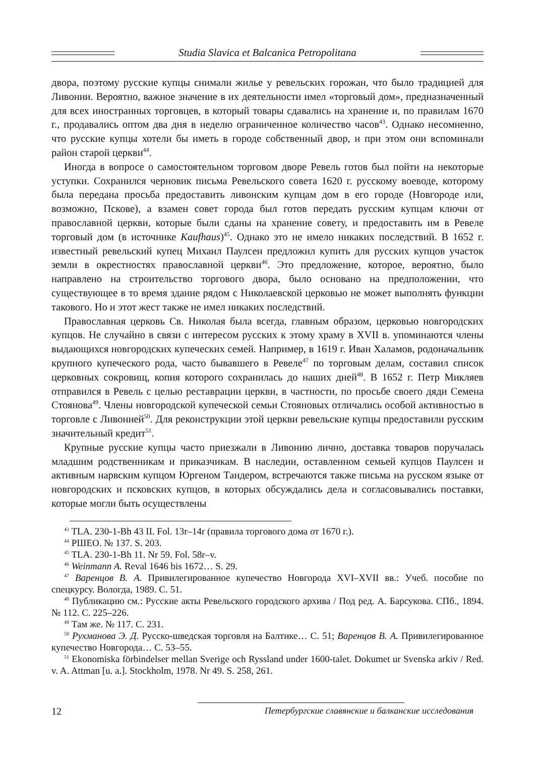Studia Slavica et Balcanica Petropolitana
двора, поэтому русские купцы снимали жилье у ревельских горожан, что было традицией для Ливонии. Вероятно, важное значение в их деятельности имел «торговый дом», предназначенный для всех иностранных торговцев, в который товары сдавались на хранение и, по правилам 1670 г., продавались оптом два дня в неделю ограниченное количество часов<sup>43</sup>. Однако несомненно, что русские купцы хотели бы иметь в городе собственный двор, и при этом они вспоминали район старой церкви<sup>44</sup>.
Иногда в вопросе о самостоятельном торговом дворе Ревель готов был пойти на некоторые уступки. Сохранился черновик письма Ревельского совета 1620 г. русскому воеводе, которому была передана просьба предоставить ливонским купцам дом в его городе (Новгороде или, возможно, Пскове), а взамен совет города был готов передать русским купцам ключи от православной церкви, которые были сданы на хранение совету, и предоставить им в Ревеле торговый дом (в источнике Kaufhaus)<sup>45</sup>. Однако это не имело никаких последствий. В 1652 г. известный ревельский купец Михаил Паулсен предложил купить для русских купцов участок земли в окрестностях православной церкви<sup>46</sup>. Это предложение, которое, вероятно, было направлено на строительство торгового двора, было основано на предположении, что существующее в то время здание рядом с Николаевской церковью не может выполнять функции такового. Но и этот жест также не имел никаких последствий.
Православная церковь Св. Николая была всегда, главным образом, церковью новгородских купцов. Не случайно в связи с интересом русских к этому храму в XVII в. упоминаются члены выдающихся новгородских купеческих семей. Например, в 1619 г. Иван Халамов, родоначальник крупного купеческого рода, часто бывавшего в Ревеле<sup>47</sup> по торговым делам, составил список церковных сокровищ, копия которого сохранилась до наших дней<sup>48</sup>. В 1652 г. Петр Микляев отправился в Ревель с целью реставрации церкви, в частности, по просьбе своего дяди Семена Стоянова<sup>49</sup>. Члены новгородской купеческой семьи Стояновых отличались особой активностью в торговле с Ливонией<sup>50</sup>. Для реконструкции этой церкви ревельские купцы предоставили русским значительный кредит<sup>51</sup>.
Крупные русские купцы часто приезжали в Ливонию лично, доставка товаров поручалась младшим родственникам и приказчикам. В наследии, оставленном семьей купцов Паулсен и активным нарвским купцом Юргеном Тандером, встречаются также письма на русском языке от новгородских и псковских купцов, в которых обсуждались дела и согласовывались поставки, которые могли быть осуществлены
<sup>43</sup> TLA. 230-1-Bh 43 II. Fol. 13r–14r (правила торгового дома от 1670 г.).
<sup>44</sup> РШЕО. № 137. S. 203.
<sup>45</sup> TLA. 230-1-Bh 11. Nr 59. Fol. 58r–v.
<sup>46</sup> Weinmann A. Reval 1646 bis 1672… S. 29.
<sup>47</sup> Варенцов В. А. Привилегированное купечество Новгорода XVI–XVII вв.: Учеб. пособие по спецкурсу. Вологда, 1989. С. 51.
<sup>48</sup> Публикацию см.: Русские акты Ревельского городского архива / Под ред. А. Барсукова. СПб., 1894. № 112. С. 225–226.
<sup>49</sup> Там же. № 117. С. 231.
<sup>50</sup> Рухманова Э. Д. Русско-шведская торговля на Балтике… С. 51; Варенцов В. А. Привилегированное купечество Новгорода… С. 53–55.
<sup>51</sup> Ekonomiska förbindelser mellan Sverige och Ryssland under 1600-talet. Dokumet ur Svenska arkiv / Red. v. A. Attman [u. a.]. Stockholm, 1978. Nr 49. S. 258, 261.
12 Петербургские славянские и балканские исследования